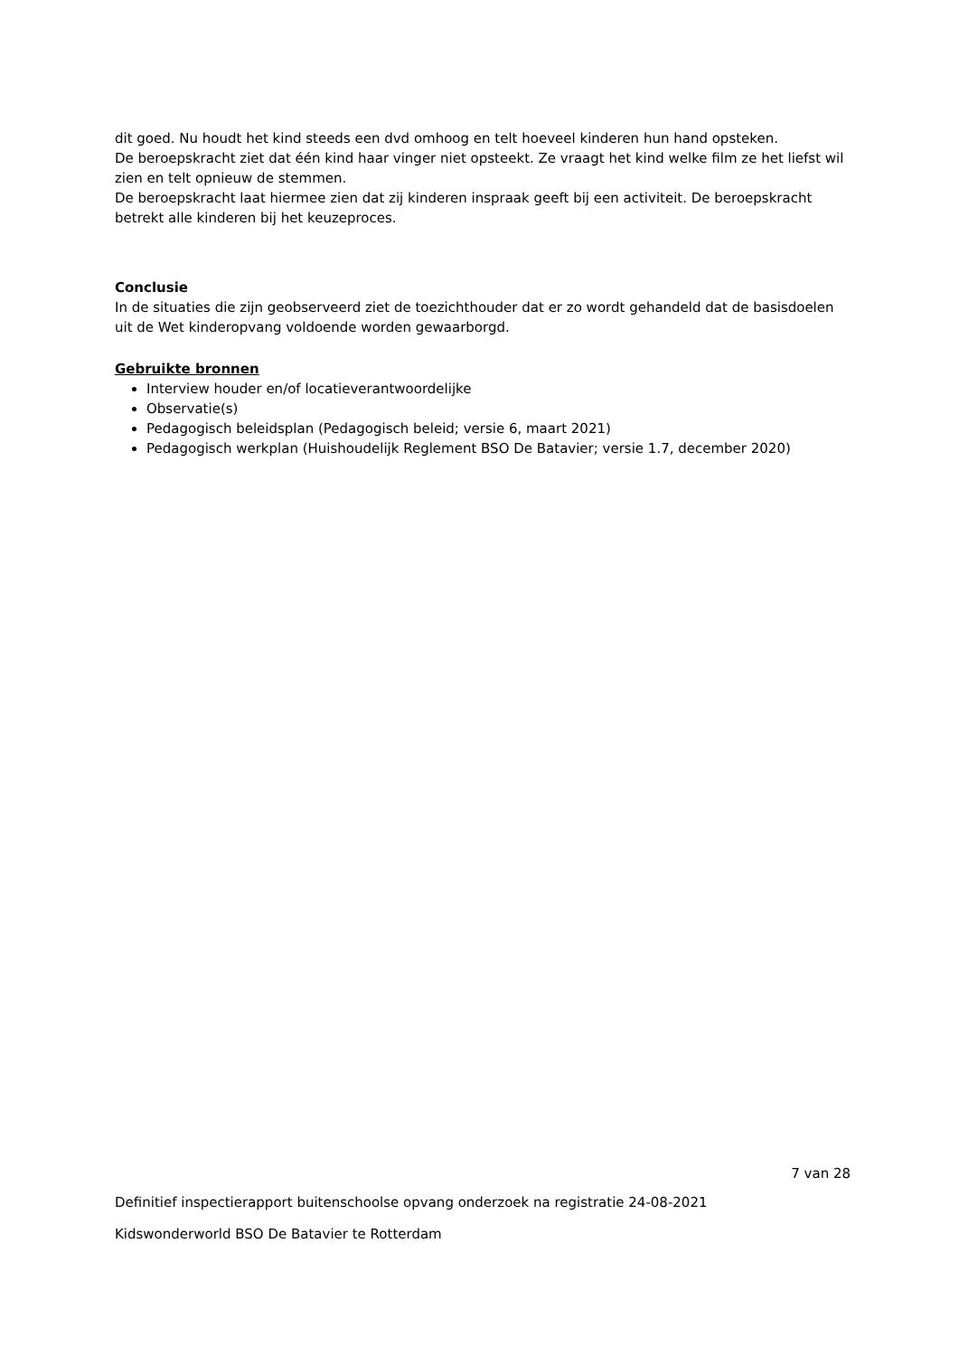dit goed. Nu houdt het kind steeds een dvd omhoog en telt hoeveel kinderen hun hand opsteken.
De beroepskracht ziet dat één kind haar vinger niet opsteekt. Ze vraagt het kind welke film ze het liefst wil zien en telt opnieuw de stemmen.
De beroepskracht laat hiermee zien dat zij kinderen inspraak geeft bij een activiteit. De beroepskracht betrekt alle kinderen bij het keuzeproces.
Conclusie
In de situaties die zijn geobserveerd ziet de toezichthouder dat er zo wordt gehandeld dat de basisdoelen uit de Wet kinderopvang voldoende worden gewaarborgd.
Gebruikte bronnen
Interview houder en/of locatieverantwoordelijke
Observatie(s)
Pedagogisch beleidsplan (Pedagogisch beleid; versie 6, maart 2021)
Pedagogisch werkplan (Huishoudelijk Reglement BSO De Batavier; versie 1.7, december 2020)
7 van 28
Definitief inspectierapport buitenschoolse opvang onderzoek na registratie 24-08-2021
Kidswonderworld BSO De Batavier te Rotterdam